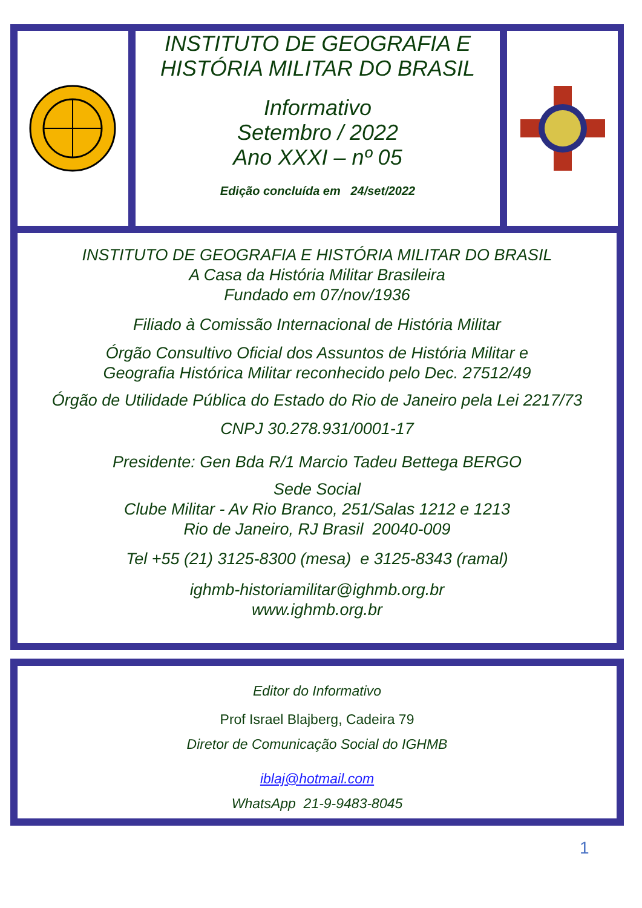INSTITUTO DE GEOGRAFIA E
HISTÓRIA MILITAR DO BRASIL
Informativo
Setembro / 2022
Ano XXXI – nº 05
Edição concluída em 24/set/2022
INSTITUTO DE GEOGRAFIA E HISTÓRIA MILITAR DO BRASIL
A Casa da História Militar Brasileira
Fundado em 07/nov/1936
Filiado à Comissão Internacional de História Militar
Órgão Consultivo Oficial dos Assuntos de História Militar e
Geografia Histórica Militar reconhecido pelo Dec. 27512/49
Órgão de Utilidade Pública do Estado do Rio de Janeiro pela Lei 2217/73
CNPJ 30.278.931/0001-17
Presidente: Gen Bda R/1 Marcio Tadeu Bettega BERGO
Sede Social
Clube Militar - Av Rio Branco, 251/Salas 1212 e 1213
Rio de Janeiro, RJ Brasil 20040-009
Tel +55 (21) 3125-8300 (mesa) e 3125-8343 (ramal)
ighmb-historiamilitar@ighmb.org.br
www.ighmb.org.br
Editor do Informativo
Prof Israel Blajberg, Cadeira 79
Diretor de Comunicação Social do IGHMB
iblaj@hotmail.com
WhatsApp 21-9-9483-8045
1